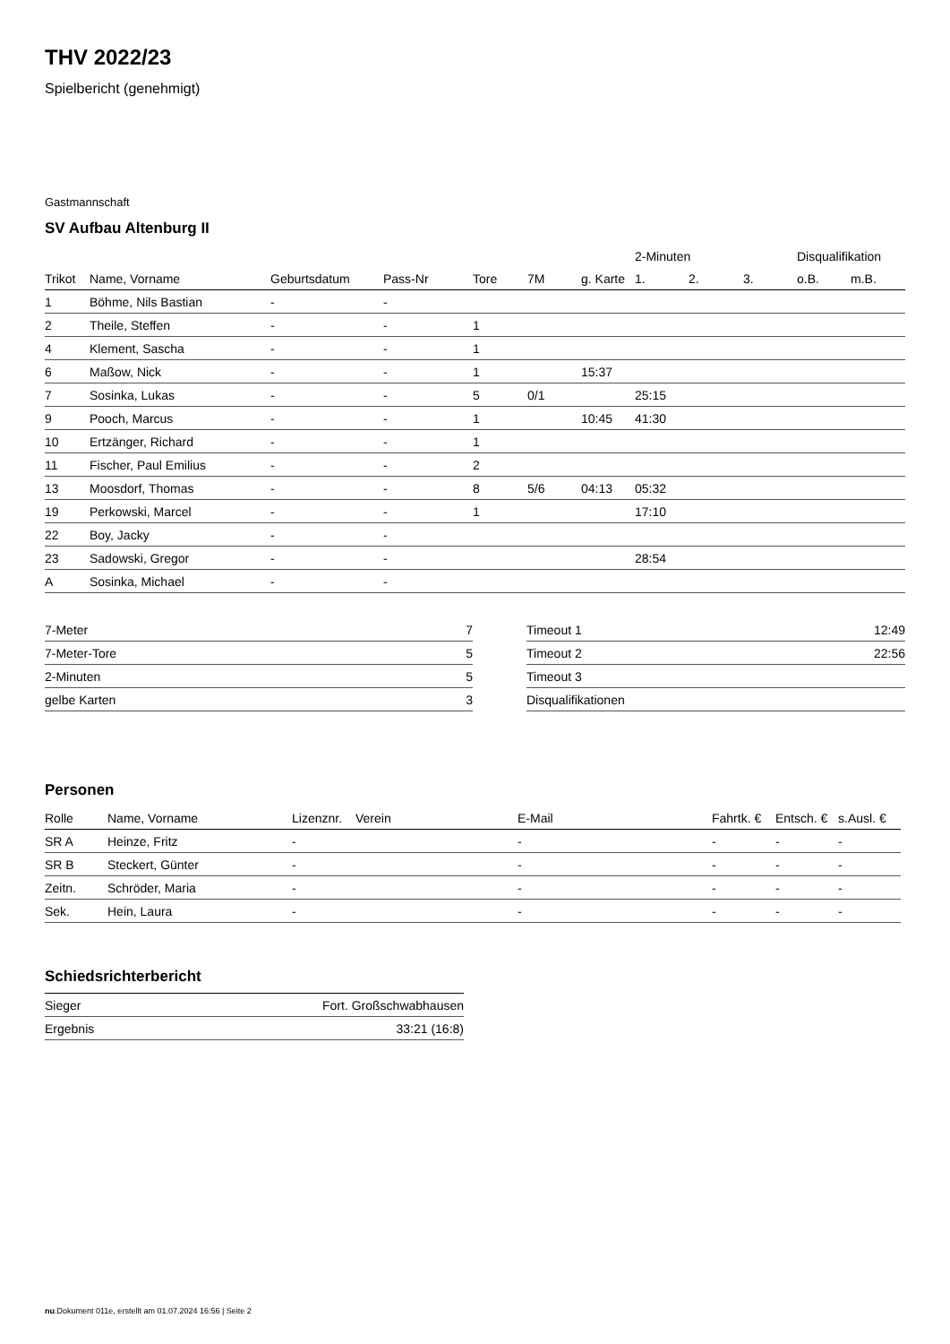THV 2022/23
Spielbericht (genehmigt)
Gastmannschaft
SV Aufbau Altenburg II
| | | | | | | | 2-Minuten | | | Disqualifikation | |
| --- | --- | --- | --- | --- | --- | --- | --- | --- | --- | --- | --- |
| Trikot | Name, Vorname | Geburtsdatum | Pass-Nr | Tore | 7M | g. Karte | 1. | 2. | 3. | o.B. | m.B. |
| 1 | Böhme, Nils Bastian | - | - | | | | | | | | |
| 2 | Theile, Steffen | - | - | 1 | | | | | | | |
| 4 | Klement, Sascha | - | - | 1 | | | | | | | |
| 6 | Maßow, Nick | - | - | 1 | | 15:37 | | | | | |
| 7 | Sosinka, Lukas | - | - | 5 | 0/1 | | 25:15 | | | | |
| 9 | Pooch, Marcus | - | - | 1 | | 10:45 | 41:30 | | | | |
| 10 | Ertzänger, Richard | - | - | 1 | | | | | | | |
| 11 | Fischer, Paul Emilius | - | - | 2 | | | | | | | |
| 13 | Moosdorf, Thomas | - | - | 8 | 5/6 | 04:13 | 05:32 | | | | |
| 19 | Perkowski, Marcel | - | - | 1 | | | 17:10 | | | | |
| 22 | Boy, Jacky | - | - | | | | | | | | |
| 23 | Sadowski, Gregor | - | - | | | | 28:54 | | | | |
| A | Sosinka, Michael | - | - | | | | | | | | |
| 7-Meter | 7 |
| 7-Meter-Tore | 5 |
| 2-Minuten | 5 |
| gelbe Karten | 3 |
| Timeout 1 | 12:49 |
| Timeout 2 | 22:56 |
| Timeout 3 | |
| Disqualifikationen | |
Personen
| Rolle | Name, Vorname | Lizenznr. | Verein | E-Mail | Fahrtk. € | Entsch. € | s.Ausl. € |
| --- | --- | --- | --- | --- | --- | --- | --- |
| SR A | Heinze, Fritz | - | | - | - | - | - |
| SR B | Steckert, Günter | - | | - | - | - | - |
| Zeitn. | Schröder, Maria | - | | - | - | - | - |
| Sek. | Hein, Laura | - | | - | - | - | - |
Schiedsrichterbericht
| Sieger | Fort. Großschwabhausen |
| Ergebnis | 33:21 (16:8) |
nu.Dokument 011e, erstellt am 01.07.2024 16:56 | Seite 2